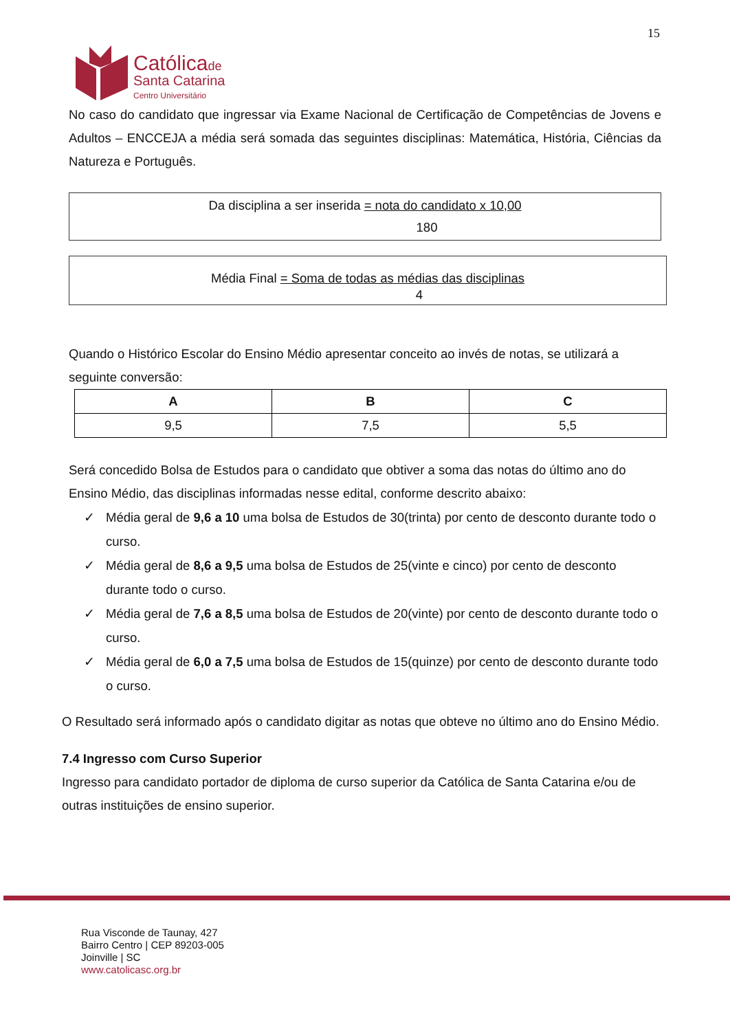15
Católica de
Santa Catarina
Centro Universitário
No caso do candidato que ingressar via Exame Nacional de Certificação de Competências de Jovens e Adultos – ENCCEJA a média será somada das seguintes disciplinas: Matemática, História, Ciências da Natureza e Português.
Da disciplina a ser inserida = nota do candidato x 10,00
180
Média Final = Soma de todas as médias das disciplinas
4
Quando o Histórico Escolar do Ensino Médio apresentar conceito ao invés de notas, se utilizará a seguinte conversão:
| A | B | C |
| --- | --- | --- |
| 9,5 | 7,5 | 5,5 |
Será concedido Bolsa de Estudos para o candidato que obtiver a soma das notas do último ano do Ensino Médio, das disciplinas informadas nesse edital, conforme descrito abaixo:
✓ Média geral de 9,6 a 10 uma bolsa de Estudos de 30(trinta) por cento de desconto durante todo o curso.
✓ Média geral de 8,6 a 9,5 uma bolsa de Estudos de 25(vinte e cinco) por cento de desconto durante todo o curso.
✓ Média geral de 7,6 a 8,5 uma bolsa de Estudos de 20(vinte) por cento de desconto durante todo o curso.
✓ Média geral de 6,0 a 7,5 uma bolsa de Estudos de 15(quinze) por cento de desconto durante todo o curso.
O Resultado será informado após o candidato digitar as notas que obteve no último ano do Ensino Médio.
7.4 Ingresso com Curso Superior
Ingresso para candidato portador de diploma de curso superior da Católica de Santa Catarina e/ou de outras instituições de ensino superior.
Rua Visconde de Taunay, 427
Bairro Centro | CEP 89203-005
Joinville | SC
www.catolicasc.org.br